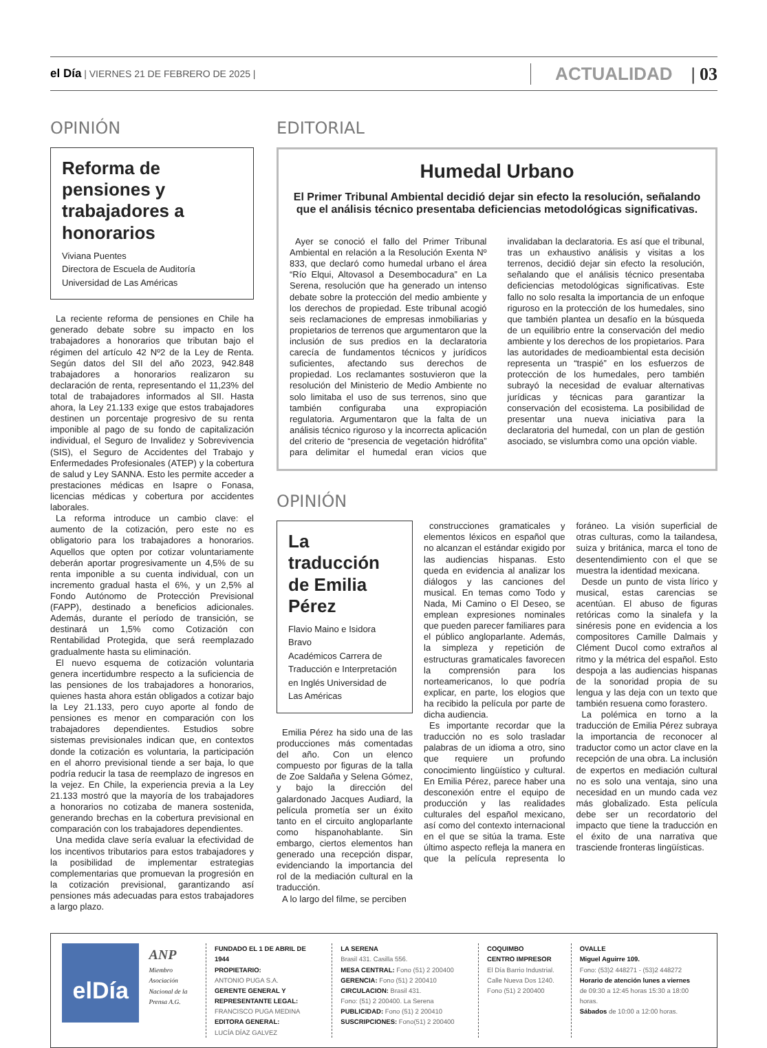el Día | VIERNES 21 DE FEBRERO DE 2025 |
ACTUALIDAD | 03
OPINIÓN
Reforma de pensiones y trabajadores a honorarios
Viviana Puentes
Directora de Escuela de Auditoría Universidad de Las Américas
La reciente reforma de pensiones en Chile ha generado debate sobre su impacto en los trabajadores a honorarios que tributan bajo el régimen del artículo 42 Nº2 de la Ley de Renta. Según datos del SII del año 2023, 942.848 trabajadores a honorarios realizaron su declaración de renta, representando el 11,23% del total de trabajadores informados al SII. Hasta ahora, la Ley 21.133 exige que estos trabajadores destinen un porcentaje progresivo de su renta imponible al pago de su fondo de capitalización individual, el Seguro de Invalidez y Sobrevivencia (SIS), el Seguro de Accidentes del Trabajo y Enfermedades Profesionales (ATEP) y la cobertura de salud y Ley SANNA. Esto les permite acceder a prestaciones médicas en Isapre o Fonasa, licencias médicas y cobertura por accidentes laborales.
La reforma introduce un cambio clave: el aumento de la cotización, pero este no es obligatorio para los trabajadores a honorarios. Aquellos que opten por cotizar voluntariamente deberán aportar progresivamente un 4,5% de su renta imponible a su cuenta individual, con un incremento gradual hasta el 6%, y un 2,5% al Fondo Autónomo de Protección Previsional (FAPP), destinado a beneficios adicionales. Además, durante el período de transición, se destinará un 1,5% como Cotización con Rentabilidad Protegida, que será reemplazado gradualmente hasta su eliminación.
El nuevo esquema de cotización voluntaria genera incertidumbre respecto a la suficiencia de las pensiones de los trabajadores a honorarios, quienes hasta ahora están obligados a cotizar bajo la Ley 21.133, pero cuyo aporte al fondo de pensiones es menor en comparación con los trabajadores dependientes. Estudios sobre sistemas previsionales indican que, en contextos donde la cotización es voluntaria, la participación en el ahorro previsional tiende a ser baja, lo que podría reducir la tasa de reemplazo de ingresos en la vejez. En Chile, la experiencia previa a la Ley 21.133 mostró que la mayoría de los trabajadores a honorarios no cotizaba de manera sostenida, generando brechas en la cobertura previsional en comparación con los trabajadores dependientes.
Una medida clave sería evaluar la efectividad de los incentivos tributarios para estos trabajadores y la posibilidad de implementar estrategias complementarias que promuevan la progresión en la cotización previsional, garantizando así pensiones más adecuadas para estos trabajadores a largo plazo.
EDITORIAL
Humedal Urbano
El Primer Tribunal Ambiental decidió dejar sin efecto la resolución, señalando que el análisis técnico presentaba deficiencias metodológicas significativas.
Ayer se conoció el fallo del Primer Tribunal Ambiental en relación a la Resolución Exenta Nº 833, que declaró como humedal urbano el área “Río Elqui, Altovasol a Desembocadura” en La Serena, resolución que ha generado un intenso debate sobre la protección del medio ambiente y los derechos de propiedad. Este tribunal acogió seis reclamaciones de empresas inmobiliarias y propietarios de terrenos que argumentaron que la inclusión de sus predios en la declaratoria carecía de fundamentos técnicos y jurídicos suficientes, afectando sus derechos de propiedad. Los reclamantes sostuvieron que la resolución del Ministerio de Medio Ambiente no solo limitaba el uso de sus terrenos, sino que también configuraba una expropiación regulatoria. Argumentaron que la falta de un análisis técnico riguroso y la incorrecta aplicación del criterio de “presencia de vegetación hidrófita” para delimitar el humedal eran vicios que invalidaban la declaratoria. Es así que el tribunal, tras un exhaustivo análisis y visitas a los terrenos, decidió dejar sin efecto la resolución, señalando que el análisis técnico presentaba deficiencias metodológicas significativas. Este fallo no solo resalta la importancia de un enfoque riguroso en la protección de los humedales, sino que también plantea un desafío en la búsqueda de un equilibrio entre la conservación del medio ambiente y los derechos de los propietarios. Para las autoridades de medioambiental esta decisión representa un “traspié” en los esfuerzos de protección de los humedales, pero también subrayó la necesidad de evaluar alternativas jurídicas y técnicas para garantizar la conservación del ecosistema. La posibilidad de presentar una nueva iniciativa para la declaratoria del humedal, con un plan de gestión asociado, se vislumbra como una opción viable.
OPINIÓN
La traducción de Emilia Pérez
Flavio Maino e Isidora Bravo
Académicos Carrera de Traducción e Interpretación en Inglés Universidad de Las Américas
Emilia Pérez ha sido una de las producciones más comentadas del año. Con un elenco compuesto por figuras de la talla de Zoe Saldaña y Selena Gómez, y bajo la dirección del galardonado Jacques Audiard, la película prometía ser un éxito tanto en el circuito angloparlante como hispanohablante. Sin embargo, ciertos elementos han generado una recepción dispar, evidenciando la importancia del rol de la mediación cultural en la traducción.
A lo largo del filme, se perciben
construcciones gramaticales y elementos léxicos en español que no alcanzan el estándar exigido por las audiencias hispanas. Esto queda en evidencia al analizar los diálogos y las canciones del musical. En temas como Todo y Nada, Mi Camino o El Deseo, se emplean expresiones nominales que pueden parecer familiares para el público angloparlante. Además, la simpleza y repetición de estructuras gramaticales favorecen la comprensión para los norteamericanos, lo que podría explicar, en parte, los elogios que ha recibido la película por parte de dicha audiencia.
Es importante recordar que la traducción no es solo trasladar palabras de un idioma a otro, sino que requiere un profundo conocimiento lingüístico y cultural. En Emilia Pérez, parece haber una desconexión entre el equipo de producción y las realidades culturales del español mexicano, así como del contexto internacional en el que se sitúa la trama. Este último aspecto refleja la manera en que la película representa lo foráneo. La visión superficial de otras culturas, como la tailandesa, suiza y británica, marca el tono de desentendimiento con el que se muestra la identidad mexicana.
Desde un punto de vista lírico y musical, estas carencias se acentúan. El abuso de figuras retóricas como la sinalefa y la sinéresis pone en evidencia a los compositores Camille Dalmais y Clément Ducol como extraños al ritmo y la métrica del español. Esto despoja a las audiencias hispanas de la sonoridad propia de su lengua y las deja con un texto que también resuena como forastero.
La polémica en torno a la traducción de Emilia Pérez subraya la importancia de reconocer al traductor como un actor clave en la recepción de una obra. La inclusión de expertos en mediación cultural no es solo una ventaja, sino una necesidad en un mundo cada vez más globalizado. Esta película debe ser un recordatorio del impacto que tiene la traducción en el éxito de una narrativa que trasciende fronteras lingüísticas.
elDía
ANP
Miembro Asociación Nacional de la Prensa A.G.
FUNDADO EL 1 DE ABRIL DE 1944
PROPIETARIO:
ANTONIO PUGA S.A.
GERENTE GENERAL Y REPRESENTANTE LEGAL:
FRANCISCO PUGA MEDINA
EDITORA GENERAL:
LUCÍA DÍAZ GALVEZ
LA SERENA
Brasil 431. Casilla 556.
MESA CENTRAL: Fono (51) 2 200400
GERENCIA: Fono (51) 2 200410
CIRCULACION: Brasil 431.
Fono: (51) 2 200400. La Serena
PUBLICIDAD: Fono (51) 2 200410
SUSCRIPCIONES: Fono(51) 2 200400
COQUIMBO
CENTRO IMPRESOR
El Día Barrio Industrial.
Calle Nueva Dos 1240.
Fono (51) 2 200400
OVALLE
Miguel Aguirre 109.
Fono: (53)2 448271 - (53)2 448272
Horario de atención lunes a viernes
de 09:30 a 12:45 horas 15:30 a 18:00 horas.
Sábados de 10:00 a 12:00 horas.